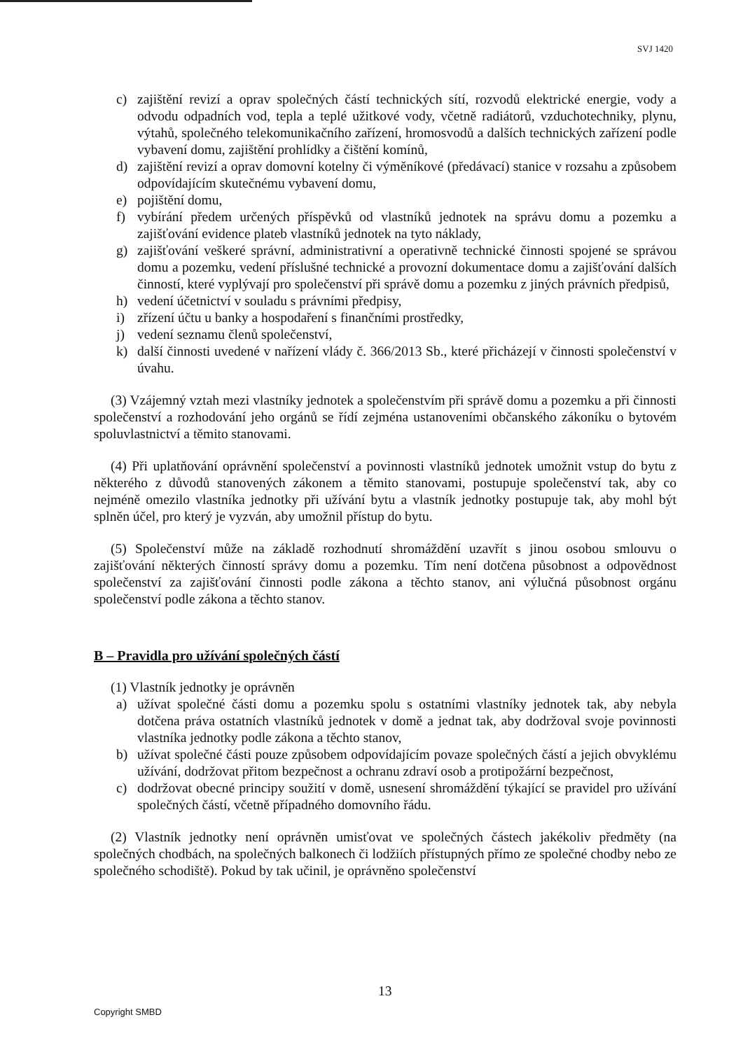SVJ 1420
c) zajištění revizí a oprav společných částí technických sítí, rozvodů elektrické energie, vody a odvodu odpadních vod, tepla a teplé užitkové vody, včetně radiátorů, vzduchotechniky, plynu, výtahů, společného telekomunikačního zařízení, hromosvodů a dalších technických zařízení podle vybavení domu, zajištění prohlídky a čištění komínů,
d) zajištění revizí a oprav domovní kotelny či výměníkové (předávací) stanice v rozsahu a způsobem odpovídajícím skutečnému vybavení domu,
e) pojištění domu,
f) vybírání předem určených příspěvků od vlastníků jednotek na správu domu a pozemku a zajišťování evidence plateb vlastníků jednotek na tyto náklady,
g) zajišťování veškeré správní, administrativní a operativně technické činnosti spojené se správou domu a pozemku, vedení příslušné technické a provozní dokumentace domu a zajišťování dalších činností, které vyplývají pro společenství při správě domu a pozemku z jiných právních předpisů,
h) vedení účetnictví v souladu s právními předpisy,
i) zřízení účtu u banky a hospodaření s finančními prostředky,
j) vedení seznamu členů společenství,
k) další činnosti uvedené v nařízení vlády č. 366/2013 Sb., které přicházejí v činnosti společenství v úvahu.
(3) Vzájemný vztah mezi vlastníky jednotek a společenstvím při správě domu a pozemku a při činnosti společenství a rozhodování jeho orgánů se řídí zejména ustanoveními občanského zákoníku o bytovém spoluvlastnictví a těmito stanovami.
(4) Při uplatňování oprávnění společenství a povinnosti vlastníků jednotek umožnit vstup do bytu z některého z důvodů stanovených zákonem a těmito stanovami, postupuje společenství tak, aby co nejméně omezilo vlastníka jednotky při užívání bytu a vlastník jednotky postupuje tak, aby mohl být splněn účel, pro který je vyzván, aby umožnil přístup do bytu.
(5) Společenství může na základě rozhodnutí shromáždění uzavřít s jinou osobou smlouvu o zajišťování některých činností správy domu a pozemku. Tím není dotčena působnost a odpovědnost společenství za zajišťování činnosti podle zákona a těchto stanov, ani výlučná působnost orgánu společenství podle zákona a těchto stanov.
B – Pravidla pro užívání společných částí
(1) Vlastník jednotky je oprávněn
a) užívat společné části domu a pozemku spolu s ostatními vlastníky jednotek tak, aby nebyla dotčena práva ostatních vlastníků jednotek v domě a jednat tak, aby dodržoval svoje povinnosti vlastníka jednotky podle zákona a těchto stanov,
b) užívat společné části pouze způsobem odpovídajícím povaze společných částí a jejich obvyklému užívání, dodržovat přitom bezpečnost a ochranu zdraví osob a protipožární bezpečnost,
c) dodržovat obecné principy soužití v domě, usnesení shromáždění týkající se pravidel pro užívání společných částí, včetně případného domovního řádu.
(2) Vlastník jednotky není oprávněn umisťovat ve společných částech jakékoliv předměty (na společných chodbách, na společných balkonech či lodžiích přístupných přímo ze společné chodby nebo ze společného schodiště). Pokud by tak učinil, je oprávněno společenství
13
Copyright SMBD